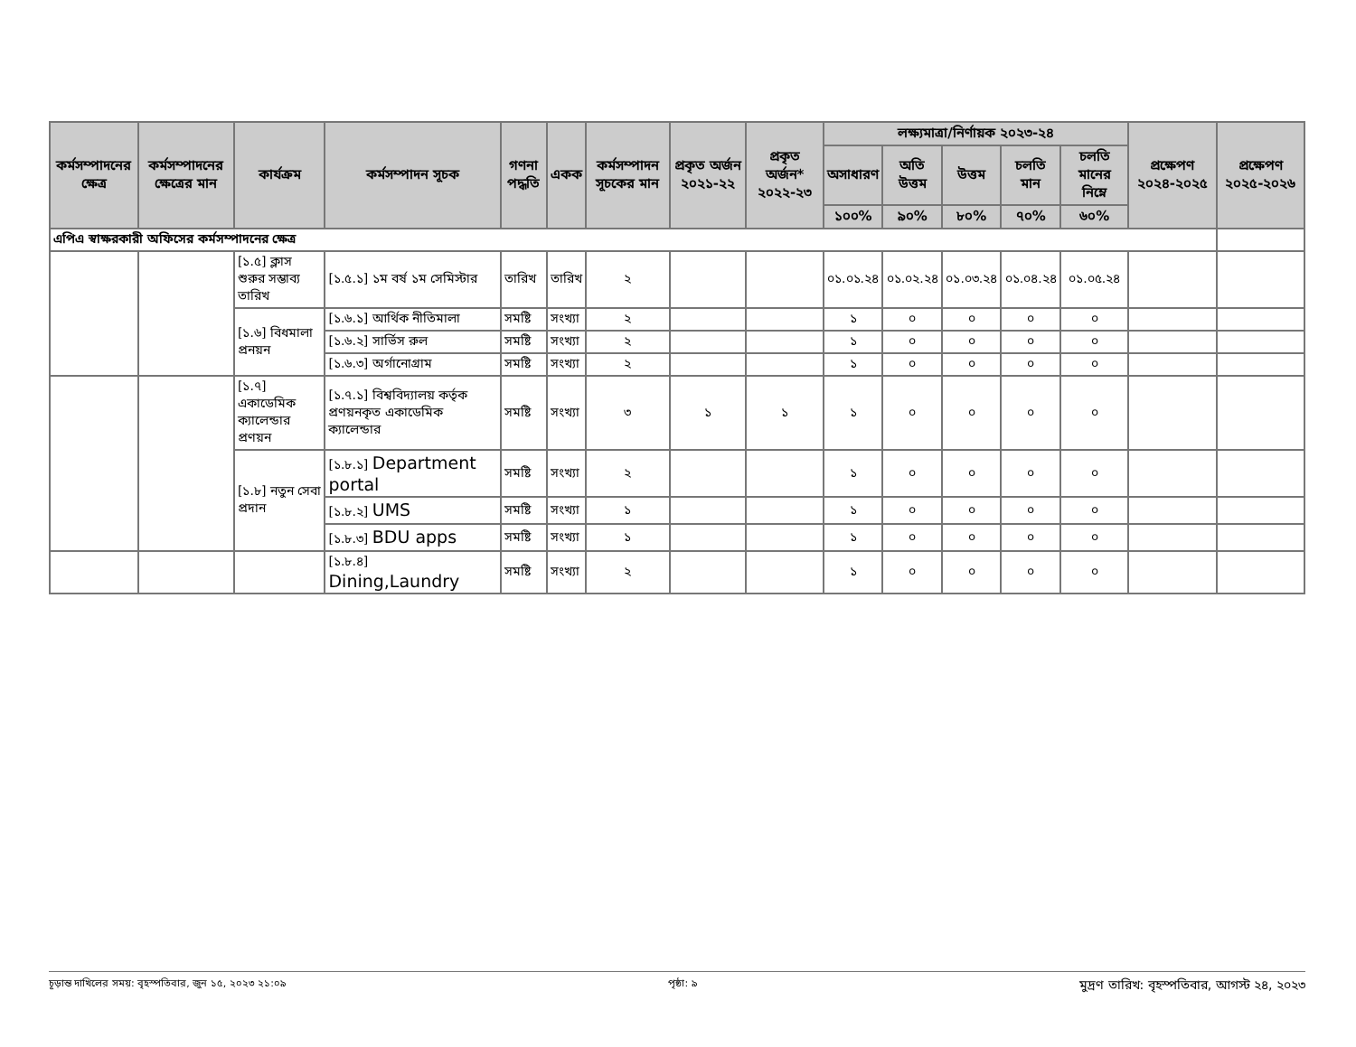| কর্মসম্পাদনের ক্ষেত্র | কর্মসম্পাদনের ক্ষেত্রের মান | কার্যক্রম | কর্মসম্পাদন সূচক | গণনা পদ্ধতি | একক | কর্মসম্পাদন সূচকের মান | প্রকৃত অর্জন ২০২১-২২ | প্রকৃত অর্জন* ২০২২-২৩ | লক্ষ্যমাত্রা/নির্ণায়ক ২০২৩-২৪ | | | | | প্রক্ষেপণ ২০২৪-২০২৫ | প্রক্ষেপণ ২০২৫-২০২৬ |
| --- | --- | --- | --- | --- | --- | --- | --- | --- | --- | --- | --- | --- | --- | --- | --- |
| | | | | | | | | | অসাধারণ | অতি উত্তম | উত্তম | চলতি মান | চলতি মানের নিম্নে | | |
| | | | | | | | | | ১০০% | ৯০% | ৮০% | ৭০% | ৬০% | | |
| এপিএ স্বাক্ষরকারী অফিসের কর্মসম্পাদনের ক্ষেত্র | | | | | | | | | | | | | | | |
| | | [১.৫] ক্লাস শুরুর সম্ভাব্য তারিখ | [১.৫.১] ১ম বর্ষ ১ম সেমিস্টার | তারিখ | তারিখ | ২ | | | ০১.০১.২৪ | ০১.০২.২৪ | ০১.০৩.২৪ | ০১.০৪.২৪ | ০১.০৫.২৪ | | |
| | | [১.৬] বিধমালা প্রনয়ন | [১.৬.১] আর্থিক নীতিমালা | সমষ্টি | সংখ্যা | ২ | | | ১ | ০ | ০ | ০ | ০ | | |
| | | | [১.৬.২] সার্ভিস রুল | সমষ্টি | সংখ্যা | ২ | | | ১ | ০ | ০ | ০ | ০ | | |
| | | | [১.৬.৩] অর্গানোগ্রাম | সমষ্টি | সংখ্যা | ২ | | | ১ | ০ | ০ | ০ | ০ | | |
| | | [১.৭] একাডেমিক ক্যালেন্ডার প্রণয়ন | [১.৭.১] বিশ্ববিদ্যালয় কর্তৃক প্রণয়নকৃত একাডেমিক ক্যালেন্ডার | সমষ্টি | সংখ্যা | ৩ | ১ | ১ | ১ | ০ | ০ | ০ | ০ | | |
| | | [১.৮] নতুন সেবা প্রদান | [১.৮.১] Department portal | সমষ্টি | সংখ্যা | ২ | | | ১ | ০ | ০ | ০ | ০ | | |
| | | | [১.৮.২] UMS | সমষ্টি | সংখ্যা | ১ | | | ১ | ০ | ০ | ০ | ০ | | |
| | | | [১.৮.৩] BDU apps | সমষ্টি | সংখ্যা | ১ | | | ১ | ০ | ০ | ০ | ০ | | |
| | | | [১.৮.৪] Dining,Laundry | সমষ্টি | সংখ্যা | ২ | | | ১ | ০ | ০ | ০ | ০ | | |
চূড়ান্ত দাখিলের সময়: বৃহস্পতিবার, জুন ১৫, ২০২৩ ২১:০৯ পৃষ্ঠা: ৯ মুদ্রণ তারিখ: বৃহস্পতিবার, আগস্ট ২৪, ২০২৩